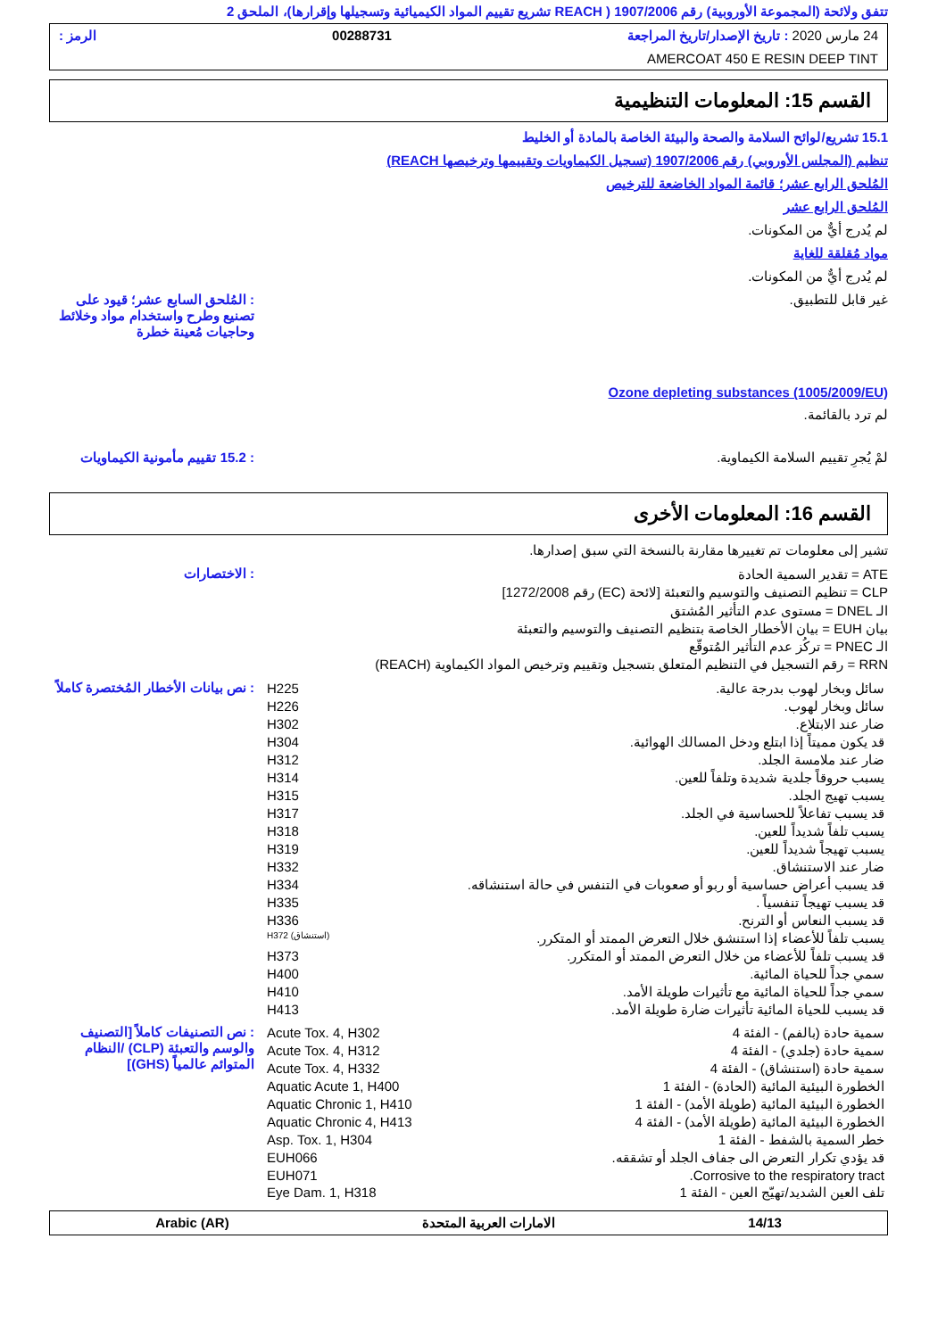تتفق ولائحة (المجموعة الأوروبية) رقم 1907/2006 ( REACH تشريع تقييم المواد الكيميائية وتسجيلها وإقرارها)، الملحق 2
24 مارس 2020 : تاريخ الإصدار/تاريخ المراجعة 00288731 الرمز :
AMERCOAT 450 E RESIN DEEP TINT
القسم 15: المعلومات التنظيمية
15.1 تشريع/لوائح السلامة والصحة والبيئة الخاصة بالمادة أو الخليط
تنظيم (المجلس الأوروبي) رقم 1907/2006 (تسجيل الكيماويات وتقييمها وترخيصها REACH)
المُلحق الرابع عشر؛ قائمة المواد الخاضعة للترخيص
المُلحق الرابع عشر
لم يُدرج أيٌّ من المكونات.
مواد مُقلقة للغاية
لم يُدرج أيٌّ من المكونات.
غير قابل للتطبيق. : المُلحق السابع عشر؛ قيود على تصنيع وطرح واستخدام مواد وخلائط وحاجيات مُعينة خطرة
Ozone depleting substances (1005/2009/EU)
لم ترد بالقائمة.
لمْ يُجرِ تقييم السلامة الكيماوية.
: 15.2 تقييم مأمونية الكيماويات
القسم 16: المعلومات الأخرى
تشير إلى معلومات تم تغييرها مقارنة بالنسخة التي سبق إصدارها.
ATE = تقدير السمية الحادة
CLP = تنظيم التصنيف والتوسيم والتعبئة [لائحة (EC) رقم 1272/2008]
الـ DNEL = مستوى عدم التأثير المُشتق
بيان EUH = بيان الأخطار الخاصة بتنظيم التصنيف والتوسيم والتعبئة
الـ PNEC = تركُز عدم التأثير المُتوقّع
RRN = رقم التسجيل في التنظيم المتعلق بتسجيل وتقييم وترخيص المواد الكيماوية (REACH)
: الاختصارات
| سائل وبخار لهوب بدرجة عالية. | H225 |
| سائل وبخار لهوب. | H226 |
| ضار عند الابتلاع. | H302 |
| قد يكون مميتاً إذا ابتلع ودخل المسالك الهوائية. | H304 |
| ضار عند ملامسة الجلد. | H312 |
| يسبب حروقاً جلدية شديدة وتلفاً للعين. | H314 |
| يسبب تهيج الجلد. | H315 |
| قد يسبب تفاعلاً للحساسية في الجلد. | H317 |
| يسبب تلفاً شديداً للعين. | H318 |
| يسبب تهيجاً شديداً للعين. | H319 |
| ضار عند الاستنشاق. | H332 |
| قد يسبب أعراض حساسية أو ربو أو صعوبات في التنفس في حالة استنشاقه. | H334 |
| قد يسبب تهيجاً تنفسياً . | H335 |
| قد يسبب النعاس أو الترنح. | H336 |
| يسبب تلفاً للأعضاء إذا استنشق خلال التعرض الممتد أو المتكرر. | H372 (استنشاق) |
| قد يسبب تلفاً للأعضاء من خلال التعرض الممتد أو المتكرر. | H373 |
| سمي جداً للحياة المائية. | H400 |
| سمي جداً للحياة المائية مع تأثيرات طويلة الأمد. | H410 |
| قد يسبب للحياة المائية تأثيرات ضارة طويلة الأمد. | H413 |
: نص بيانات الأخطار المُختصرة كاملاً
| سمية حادة (بالفم) - الفئة 4 | Acute Tox. 4, H302 |
| سمية حادة (جلدي) - الفئة 4 | Acute Tox. 4, H312 |
| سمية حادة (استنشاق) - الفئة 4 | Acute Tox. 4, H332 |
| الخطورة البيئية المائية (الحادة) - الفئة 1 | Aquatic Acute 1, H400 |
| الخطورة البيئية المائية (طويلة الأمد) - الفئة 1 | Aquatic Chronic 1, H410 |
| الخطورة البيئية المائية (طويلة الأمد) - الفئة 4 | Aquatic Chronic 4, H413 |
| خطر السمية بالشفط - الفئة 1 | Asp. Tox. 1, H304 |
| قد يؤدي تكرار التعرض الى جفاف الجلد أو تشققه. | EUH066 |
| Corrosive to the respiratory tract. | EUH071 |
| تلف العين الشديد/تهيّج العين - الفئة 1 | Eye Dam. 1, H318 |
: نص التصنيفات كاملاً [التصنيف والوسم والتعبئة (CLP) /النظام المتوائم عالمياً (GHS)]
14/13 الامارات العربية المتحدة Arabic (AR)